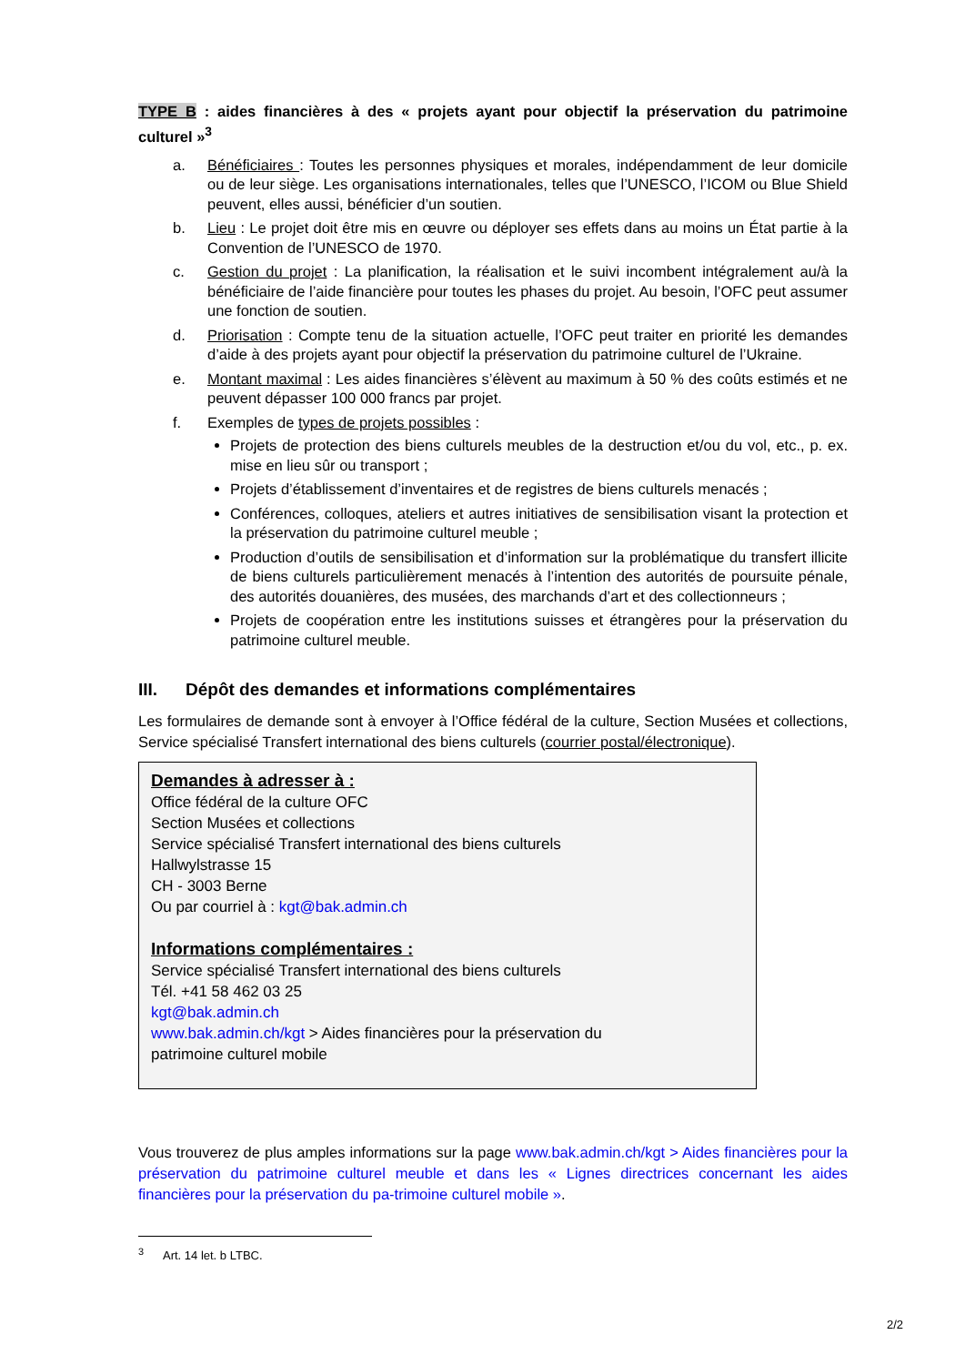TYPE B : aides financières à des « projets ayant pour objectif la préservation du patrimoine culturel »<sup>3</sup>
a. Bénéficiaires : Toutes les personnes physiques et morales, indépendamment de leur domicile ou de leur siège. Les organisations internationales, telles que l’UNESCO, l’ICOM ou Blue Shield peuvent, elles aussi, bénéficier d’un soutien.
b. Lieu : Le projet doit être mis en œuvre ou déployer ses effets dans au moins un État partie à la Convention de l’UNESCO de 1970.
c. Gestion du projet : La planification, la réalisation et le suivi incombent intégralement au/à la bénéficiaire de l’aide financière pour toutes les phases du projet. Au besoin, l’OFC peut assumer une fonction de soutien.
d. Priorisation : Compte tenu de la situation actuelle, l’OFC peut traiter en priorité les demandes d’aide à des projets ayant pour objectif la préservation du patrimoine culturel de l’Ukraine.
e. Montant maximal : Les aides financières s’élèvent au maximum à 50 % des coûts estimés et ne peuvent dépasser 100 000 francs par projet.
f. Exemples de types de projets possibles :
Projets de protection des biens culturels meubles de la destruction et/ou du vol, etc., p. ex. mise en lieu sûr ou transport ;
Projets d’établissement d’inventaires et de registres de biens culturels menacés ;
Conférences, colloques, ateliers et autres initiatives de sensibilisation visant la protection et la préservation du patrimoine culturel meuble ;
Production d’outils de sensibilisation et d’information sur la problématique du transfert illicite de biens culturels particulièrement menacés à l’intention des autorités de poursuite pénale, des autorités douanières, des musées, des marchands d’art et des collectionneurs ;
Projets de coopération entre les institutions suisses et étrangères pour la préservation du patrimoine culturel meuble.
III. Dépôt des demandes et informations complémentaires
Les formulaires de demande sont à envoyer à l’Office fédéral de la culture, Section Musées et collections, Service spécialisé Transfert international des biens culturels (courrier postal/électronique).
Demandes à adresser à :
Office fédéral de la culture OFC
Section Musées et collections
Service spécialisé Transfert international des biens culturels
Hallwylstrasse 15
CH - 3003 Berne
Ou par courriel à : kgt@bak.admin.ch
Informations complémentaires :
Service spécialisé Transfert international des biens culturels
Tél. +41 58 462 03 25
kgt@bak.admin.ch
www.bak.admin.ch/kgt > Aides financières pour la préservation du
patrimoine culturel mobile
Vous trouverez de plus amples informations sur la page www.bak.admin.ch/kgt > Aides financières pour la préservation du patrimoine culturel meuble et dans les « Lignes directrices concernant les aides financières pour la préservation du pa-trimoine culturel mobile ».
<sup>3</sup> Art. 14 let. b LTBC.
2/2